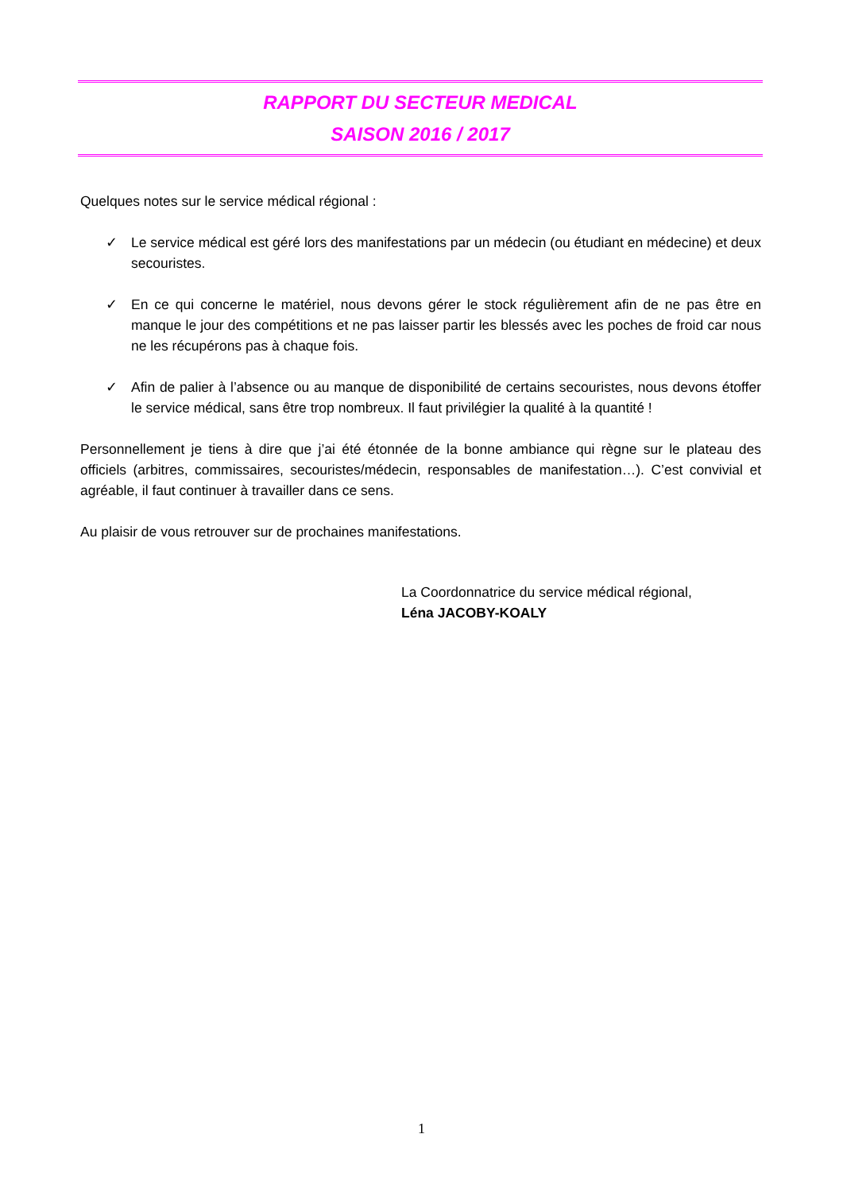RAPPORT DU SECTEUR MEDICAL
SAISON 2016 / 2017
Quelques notes sur le service médical régional :
✓ Le service médical est géré lors des manifestations par un médecin (ou étudiant en médecine) et deux secouristes.
✓ En ce qui concerne le matériel, nous devons gérer le stock régulièrement afin de ne pas être en manque le jour des compétitions et ne pas laisser partir les blessés avec les poches de froid car nous ne les récupérons pas à chaque fois.
✓ Afin de palier à l’absence ou au manque de disponibilité de certains secouristes, nous devons étoffer le service médical, sans être trop nombreux. Il faut privilégier la qualité à la quantité !
Personnellement je tiens à dire que j’ai été étonnée de la bonne ambiance qui règne sur le plateau des officiels (arbitres, commissaires, secouristes/médecin, responsables de manifestation…). C’est convivial et agréable, il faut continuer à travailler dans ce sens.
Au plaisir de vous retrouver sur de prochaines manifestations.
La Coordonnatrice du service médical régional,
Léna JACOBY-KOALY
1